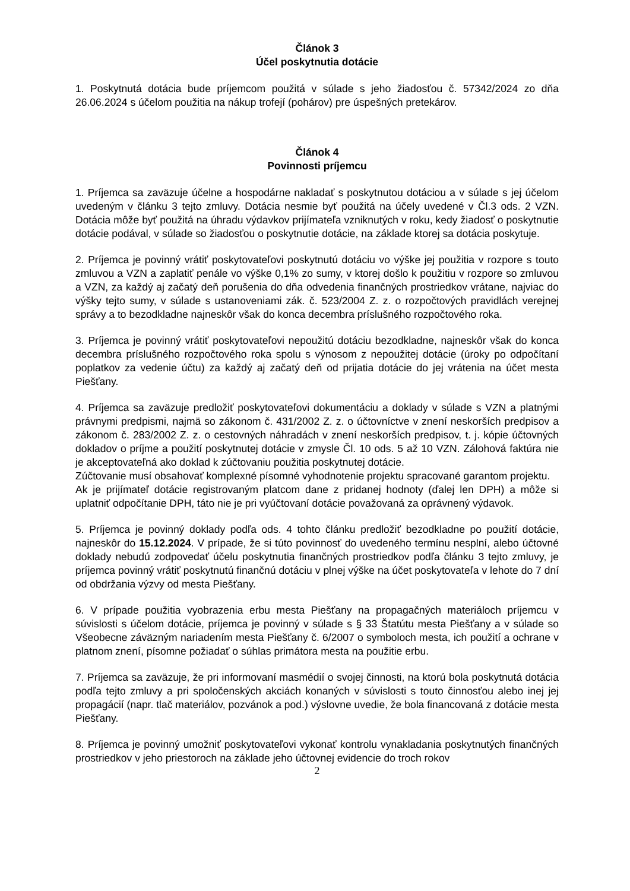Článok 3
Účel poskytnutia dotácie
1. Poskytnutá dotácia bude príjemcom použitá v súlade s jeho žiadosťou č. 57342/2024 zo dňa 26.06.2024 s účelom použitia na nákup trofejí (pohárov) pre úspešných pretekárov.
Článok 4
Povinnosti príjemcu
1. Príjemca sa zaväzuje účelne a hospodárne nakladať s poskytnutou dotáciou a v súlade s jej účelom uvedeným v článku 3 tejto zmluvy. Dotácia nesmie byť použitá na účely uvedené v Čl.3 ods. 2 VZN. Dotácia môže byť použitá na úhradu výdavkov prijímateľa vzniknutých v roku, kedy žiadosť o poskytnutie dotácie podával, v súlade so žiadosťou o poskytnutie dotácie, na základe ktorej sa dotácia poskytuje.
2. Príjemca je povinný vrátiť poskytovateľovi poskytnutú dotáciu vo výške jej použitia v rozpore s touto zmluvou a VZN a zaplatiť penále vo výške 0,1% zo sumy, v ktorej došlo k použitiu v rozpore so zmluvou a VZN, za každý aj začatý deň porušenia do dňa odvedenia finančných prostriedkov vrátane, najviac do výšky tejto sumy, v súlade s ustanoveniami zák. č. 523/2004 Z. z. o rozpočtových pravidlách verejnej správy a to bezodkladne najneskôr však do konca decembra príslušného rozpočtového roka.
3. Príjemca je povinný vrátiť poskytovateľovi nepoužitú dotáciu bezodkladne, najneskôr však do konca decembra príslušného rozpočtového roka spolu s výnosom z nepoužitej dotácie (úroky po odpočítaní poplatkov za vedenie účtu) za každý aj začatý deň od prijatia dotácie do jej vrátenia na účet mesta Piešťany.
4. Príjemca sa zaväzuje predložiť poskytovateľovi dokumentáciu a doklady v súlade s VZN a platnými právnymi predpismi, najmä so zákonom č. 431/2002 Z. z. o účtovníctve v znení neskorších predpisov a zákonom č. 283/2002 Z. z. o cestovných náhradách v znení neskorších predpisov, t. j. kópie účtovných dokladov o príjme a použití poskytnutej dotácie v zmysle Čl. 10 ods. 5 až 10 VZN. Zálohová faktúra nie je akceptovateľná ako doklad k zúčtovaniu použitia poskytnutej dotácie.
Zúčtovanie musí obsahovať komplexné písomné vyhodnotenie projektu spracované garantom projektu.
Ak je prijímateľ dotácie registrovaným platcom dane z pridanej hodnoty (ďalej len DPH) a môže si uplatniť odpočítanie DPH, táto nie je pri vyúčtovaní dotácie považovaná za oprávnený výdavok.
5. Príjemca je povinný doklady podľa ods. 4 tohto článku predložiť bezodkladne po použití dotácie, najneskôr do 15.12.2024. V prípade, že si túto povinnosť do uvedeného termínu nesplní, alebo účtovné doklady nebudú zodpovedať účelu poskytnutia finančných prostriedkov podľa článku 3 tejto zmluvy, je príjemca povinný vrátiť poskytnutú finančnú dotáciu v plnej výške na účet poskytovateľa v lehote do 7 dní od obdržania výzvy od mesta Piešťany.
6. V prípade použitia vyobrazenia erbu mesta Piešťany na propagačných materiáloch príjemcu v súvislosti s účelom dotácie, príjemca je povinný v súlade s § 33 Štatútu mesta Piešťany a v súlade so Všeobecne záväzným nariadením mesta Piešťany č. 6/2007 o symboloch mesta, ich použití a ochrane v platnom znení, písomne požiadať o súhlas primátora mesta na použitie erbu.
7. Príjemca sa zaväzuje, že pri informovaní masmédií o svojej činnosti, na ktorú bola poskytnutá dotácia podľa tejto zmluvy a pri spoločenských akciách konaných v súvislosti s touto činnosťou alebo inej jej propagácií (napr. tlač materiálov, pozvánok a pod.) výslovne uvedie, že bola financovaná z dotácie mesta Piešťany.
8. Príjemca je povinný umožniť poskytovateľovi vykonať kontrolu vynakladania poskytnutých finančných prostriedkov v jeho priestoroch na základe jeho účtovnej evidencie do troch rokov
2